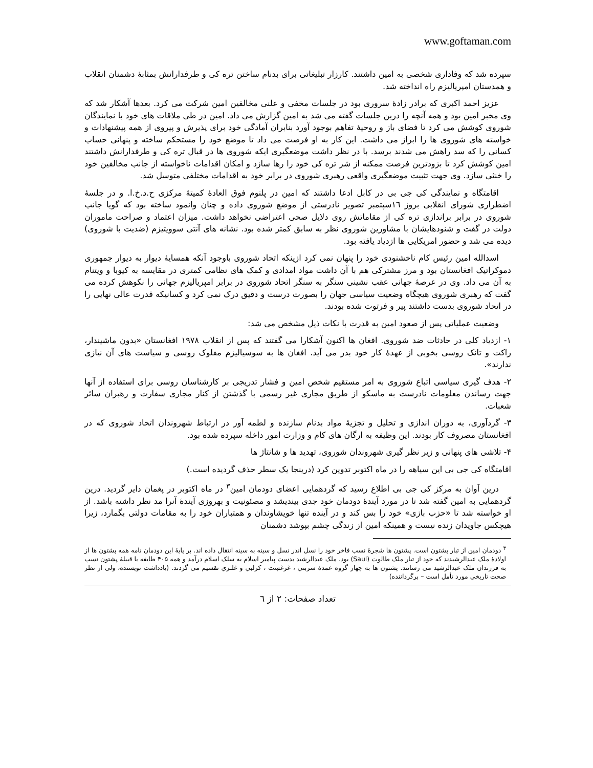www.goftaman.com
سپرده شد که وفاداری شخصی به امین داشتند. کارزار تبلیغاتی برای بدنام ساختن تره کی و طرفدارانش بمثابهٔ دشمنان انقلاب و همدستان امپریالیزم راه انداخته شد.
عزیز احمد اکبری که برادر زادهٔ سروری بود در جلسات مخفی و علنی مخالفین امین شرکت می کرد. بعدها آشکار شد که وی مخبر امین بود و همه آنچه را درین جلسات گفته می شد به امین گزارش می داد. امین در طی ملاقات های خود با نمایندگان شوروی کوشش می کرد تا فضای باز و روحیهٔ تفاهم بوجود آورد بنابران آمادگی خود برای پذیرش و پیروی از همه پیشنهادات و خواسته های شوروی ها را ابراز می داشت. این کار به او فرصت می داد تا موضع خود را مستحکم ساخته و پنهانی حساب کسانی را که سد راهش می شدند برسد. با در نظر داشت موضعگیری ایکه شوروی ها در قبال تره کی و طرفدارانش داشتند امین کوشش کرد تا بزودترین فرصت ممکنه از شر تره کی خود را رها سازد و امکان اقدامات ناخواسته از جانب مخالفین خود را خنثی سازد. وی جهت تثبیت موضعگیری واقعی رهبری شوروی در برابر خود به اقدامات مختلفی متوسل شد.
اقامتگاه و نمایندگی کی جی بی در کابل ادعا داشتند که امین در پلنوم فوق العادهٔ کمیتهٔ مرکزی ح.د.خ.ا. و در جلسهٔ اضطراری شورای انقلابی بروز ۱٦سپتمبر تصویر نادرستی از موضع شوروی داده و چنان وانمود ساخته بود که گویا جانب شوروی در برابر براندازی تره کی از مقاماتش روی دلایل صحی اعتراضی نخواهد داشت. میزان اعتماد و صراحت ماموران دولت در گفت و شنودهایشان با مشاورین شوروی نظر به سابق کمتر شده بود. نشانه های آنتی سوویتیزم (ضدیت با شوروی) دیده می شد و حضور امریکایی ها ازدیاد یافته بود.
اسدالله امین رئیس کام ناخشنودی خود را پنهان نمی کرد ازینکه اتحاد شوروی باوجود آنکه همسایهٔ دیوار به دیوار جمهوری دموکراتیک افغانستان بود و مرز مشترکی هم با آن داشت مواد امدادی و کمک های نظامی کمتری در مقایسه به کیوبا و ویتنام به آن می داد. وی در عرصهٔ جهانی عقب نشینی سنگر به سنگر اتحاد شوروی در برابر امپریالیزم جهانی را نکوهش کرده می گفت که رهبری شوروی هیچگاه وضعیت سیاسی جهان را بصورت درست و دقیق درک نمی کرد و کسانیکه قدرت عالی نهایی را در اتحاد شوروی بدست داشتند پیر و فرتوت شده بودند.
وضعیت عملیاتی پس از صعود امین به قدرت با نکات ذیل مشخص می شد:
۱- ازدیاد کلی در حادثات ضد شوروی. افغان ها اکنون آشکارا می گفتند که پس از انقلاب ۱۹۷۸ افغانستان «بدون ماشیندار، راکت و تانک روسی بخوبی از عهدهٔ کار خود بدر می آید. افغان ها به سوسیالیزم مفلوک روسی و سیاست های آن نیازی ندارند».
۲- هدف گیری سیاسی اتباع شوروی به امر مستقیم شخص امین و فشار تدریجی بر کارشناسان روسی برای استفاده از آنها جهت رساندن معلومات نادرست به ماسکو از طریق مجاری غیر رسمی با گذشتن از کنار مجاری سفارت و رهبران سائر شعبات.
۳- گردآوری، به دوران اندازی و تحلیل و تجزیهٔ مواد بدنام سازنده و لطمه آور در ارتباط شهروندان اتحاد شوروی که در افغانستان مصروف کار بودند. این وظیفه به ارگان های کام و وزارت امور داخله سپرده شده بود.
۴- تلاشی های پنهانی و زیر نظر گیری شهروندان شوروی، تهدید ها و شانتاژ ها
اقامتگاه کی جی بی این سیاهه را در ماه اکتوبر تدوین کرد (درینجا یک سطر حذف گردیده است.)
درین آوان به مرکز کی جی بی اطلاع رسید که گردهمایی اعضای دودمان امین<sup>۳</sup> در ماه اکتوبر در پغمان دایر گردید. درین گردهمایی به امین گفته شد تا در مورد آیندهٔ دودمان خود جدی بیندیشد و مصئونیت و بهروزی آیندهٔ آنرا مد نظر داشته باشد. از او خواسته شد تا «حزب بازی» خود را بس کند و در آینده تنها خویشاوندان و همتباران خود را به مقامات دولتی بگمارد، زیرا هیچکس جاویدان زنده نیست و همینکه امین از زندگی چشم بپوشد دشمنان
<sup>۳</sup> دودمان امین از تبار پشتون است. پشتون ها شجرهٔ نسب فاخر خود را نسل اندر نسل و سینه به سینه انتقال داده اند. بر پایهٔ این دودمان نامه همه پشتون ها از اولادهٔ ملک عبدالرشیدند که خود از تبار ملک طالوت (Saul) بود. ملک عبدالرشید بدست پیامبر اسلام به سلک اسلام درآمد و همه ۴۰۵ طایفه یا قبیلهٔ پشتون نسب به فرزندان ملک عبدالرشید می رسانند. پشتون ها به چهار گروه عمدهٔ سربني ، غرغښت ، کرلڼي و غلـزي تقسیم می گردند. (یادداشت نویسنده، ولی از نظر صحت تاریخی مورد تأمل است – برگرداننده)
تعداد صفحات: ۲ از ٦